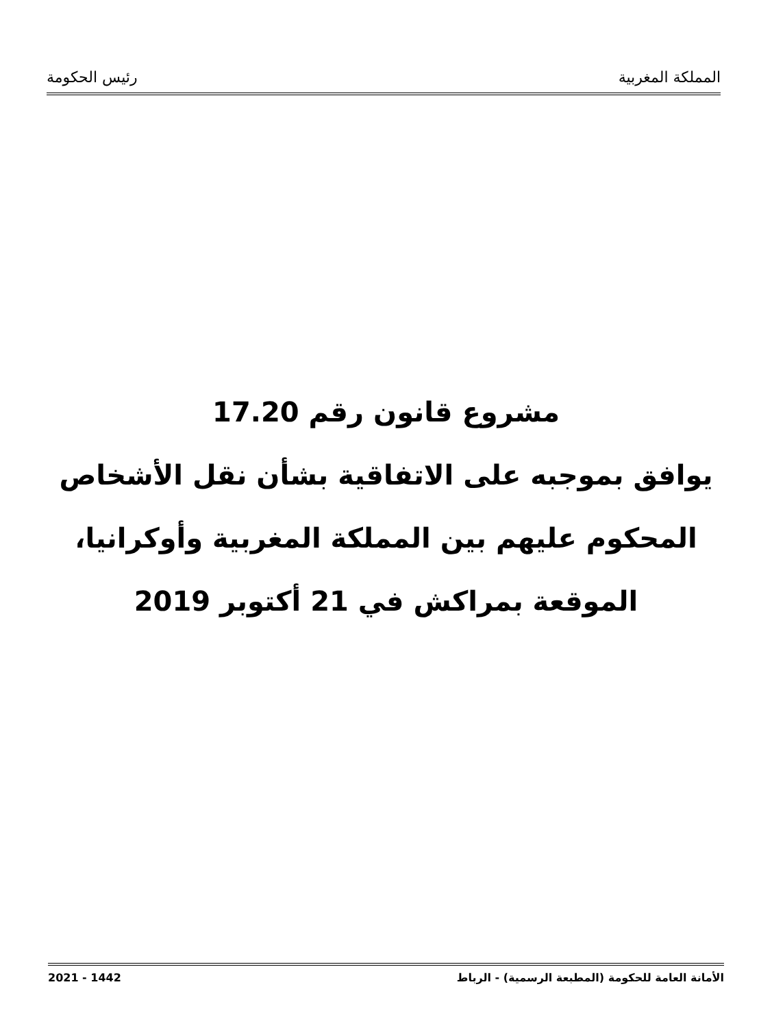المملكة المغربية رئيس الحكومة
مشروع قانون رقم 17.20
يوافق بموجبه على الاتفاقية بشأن نقل الأشخاص
المحكوم عليهم بين المملكة المغربية وأوكرانيا،
الموقعة بمراكش في 21 أكتوبر 2019
الأمانة العامة للحكومة (المطبعة الرسمية) - الرباط 2021 - 1442